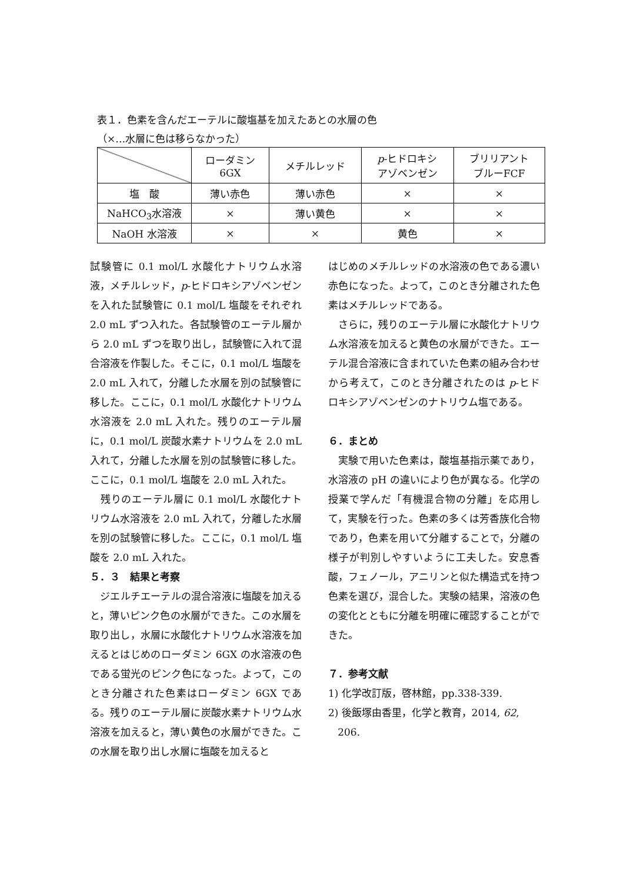表１．色素を含んだエーテルに酸塩基を加えたあとの水層の色
（×…水層に色は移らなかった）
| | ローダミン 6GX | メチルレッド | p -ヒドロキシ アゾベンゼン | ブリリアント ブルーFCF |
| --- | --- | --- | --- | --- |
| 塩 酸 | 薄い赤色 | 薄い赤色 | × | × |
| NaHCO<sub>3</sub>水溶液 | × | 薄い黄色 | × | × |
| NaOH 水溶液 | × | × | 黄色 | × |
試験管に 0.1 mol/L 水酸化ナトリウム水溶液，メチルレッド，p-ヒドロキシアゾベンゼンを入れた試験管に 0.1 mol/L 塩酸をそれぞれ 2.0 mL ずつ入れた。各試験管のエーテル層から 2.0 mL ずつを取り出し，試験管に入れて混合溶液を作製した。そこに，0.1 mol/L 塩酸を 2.0 mL 入れて，分離した水層を別の試験管に移した。ここに，0.1 mol/L 水酸化ナトリウム水溶液を 2.0 mL 入れた。残りのエーテル層に，0.1 mol/L 炭酸水素ナトリウムを 2.0 mL 入れて，分離した水層を別の試験管に移した。ここに，0.1 mol/L 塩酸を 2.0 mL 入れた。
　残りのエーテル層に 0.1 mol/L 水酸化ナトリウム水溶液を 2.0 mL 入れて，分離した水層を別の試験管に移した。ここに，0.1 mol/L 塩酸を 2.0 mL 入れた。
５．３　結果と考察
　ジエルチエーテルの混合溶液に塩酸を加えると，薄いピンク色の水層ができた。この水層を取り出し，水層に水酸化ナトリウム水溶液を加えるとはじめのローダミン 6GX の水溶液の色である蛍光のピンク色になった。よって，このとき分離された色素はローダミン 6GX である。残りのエーテル層に炭酸水素ナトリウム水溶液を加えると，薄い黄色の水層ができた。この水層を取り出し水層に塩酸を加えると
はじめのメチルレッドの水溶液の色である濃い赤色になった。よって，このとき分離された色素はメチルレッドである。
　さらに，残りのエーテル層に水酸化ナトリウム水溶液を加えると黄色の水層ができた。エーテル混合溶液に含まれていた色素の組み合わせから考えて，このとき分離されたのは p-ヒドロキシアゾベンゼンのナトリウム塩である。
６．まとめ
　実験で用いた色素は，酸塩基指示薬であり，水溶液の pH の違いにより色が異なる。化学の授業で学んだ「有機混合物の分離」を応用して，実験を行った。色素の多くは芳香族化合物であり，色素を用いて分離することで，分離の様子が判別しやすいように工夫した。安息香酸，フェノール，アニリンと似た構造式を持つ色素を選び，混合した。実験の結果，溶液の色の変化とともに分離を明確に確認することができた。
７．参考文献
1) 化学改訂版，啓林館，pp.338-339.
2) 後飯塚由香里，化学と教育，2014, 62,
206.